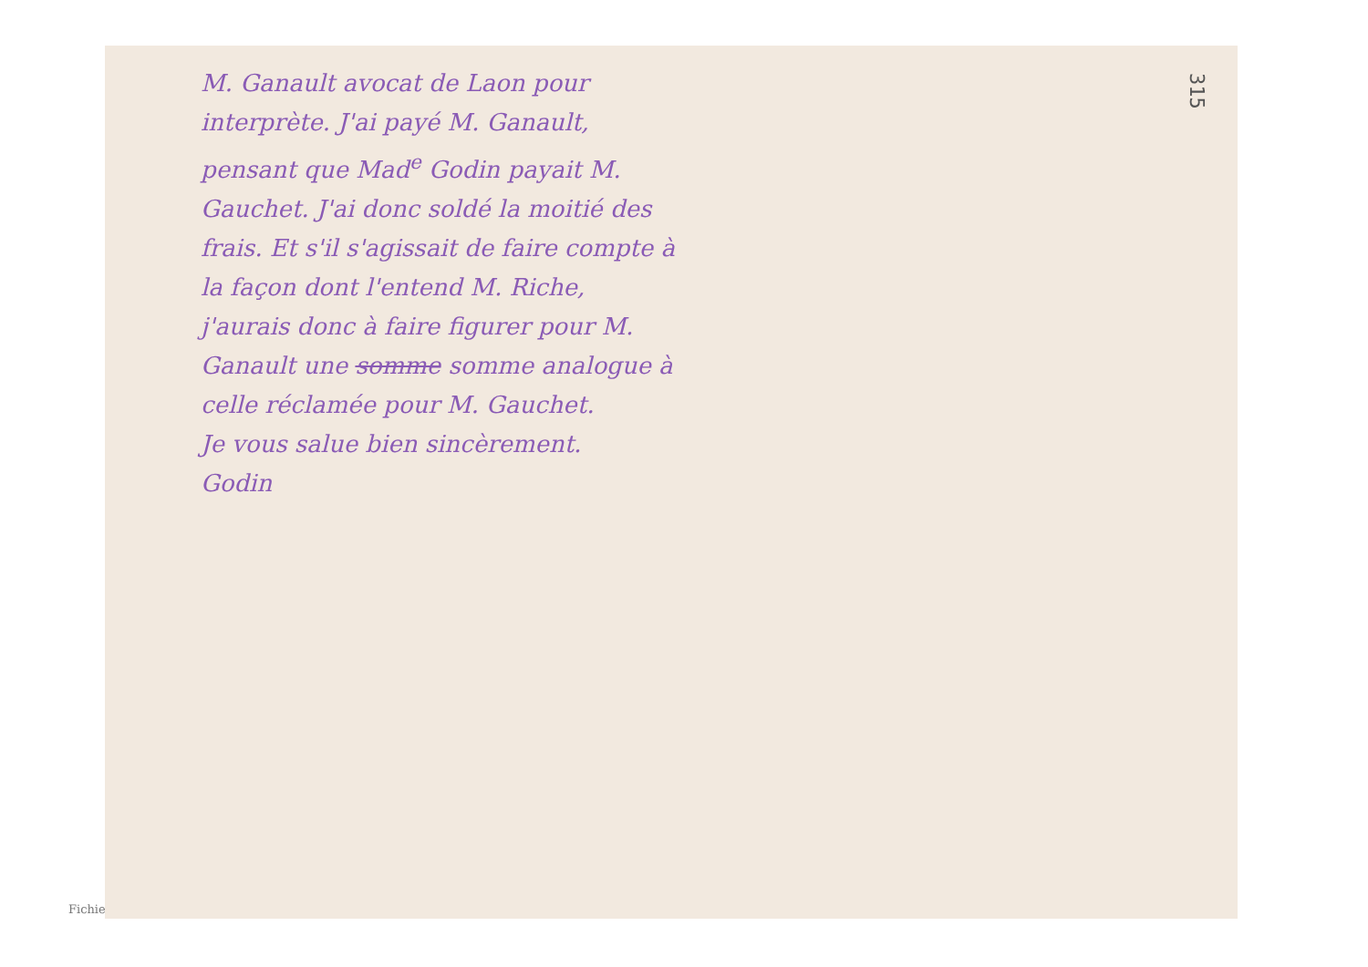315
M. Ganault avocat de Laon pour interprète. J'ai payé M. Ganault, pensant que Mad<sup>e</sup> Godin payait M. Gauchet. J'ai donc soldé la moitié des frais. Et s'il s'agissait de faire compte à la façon dont l'entend M. Riche, j'aurais donc à faire figurer pour M. Ganault une somme somme analogue à celle réclamée pour M. Gauchet.
Je vous salue bien sincèrement.
Godin
Fichie